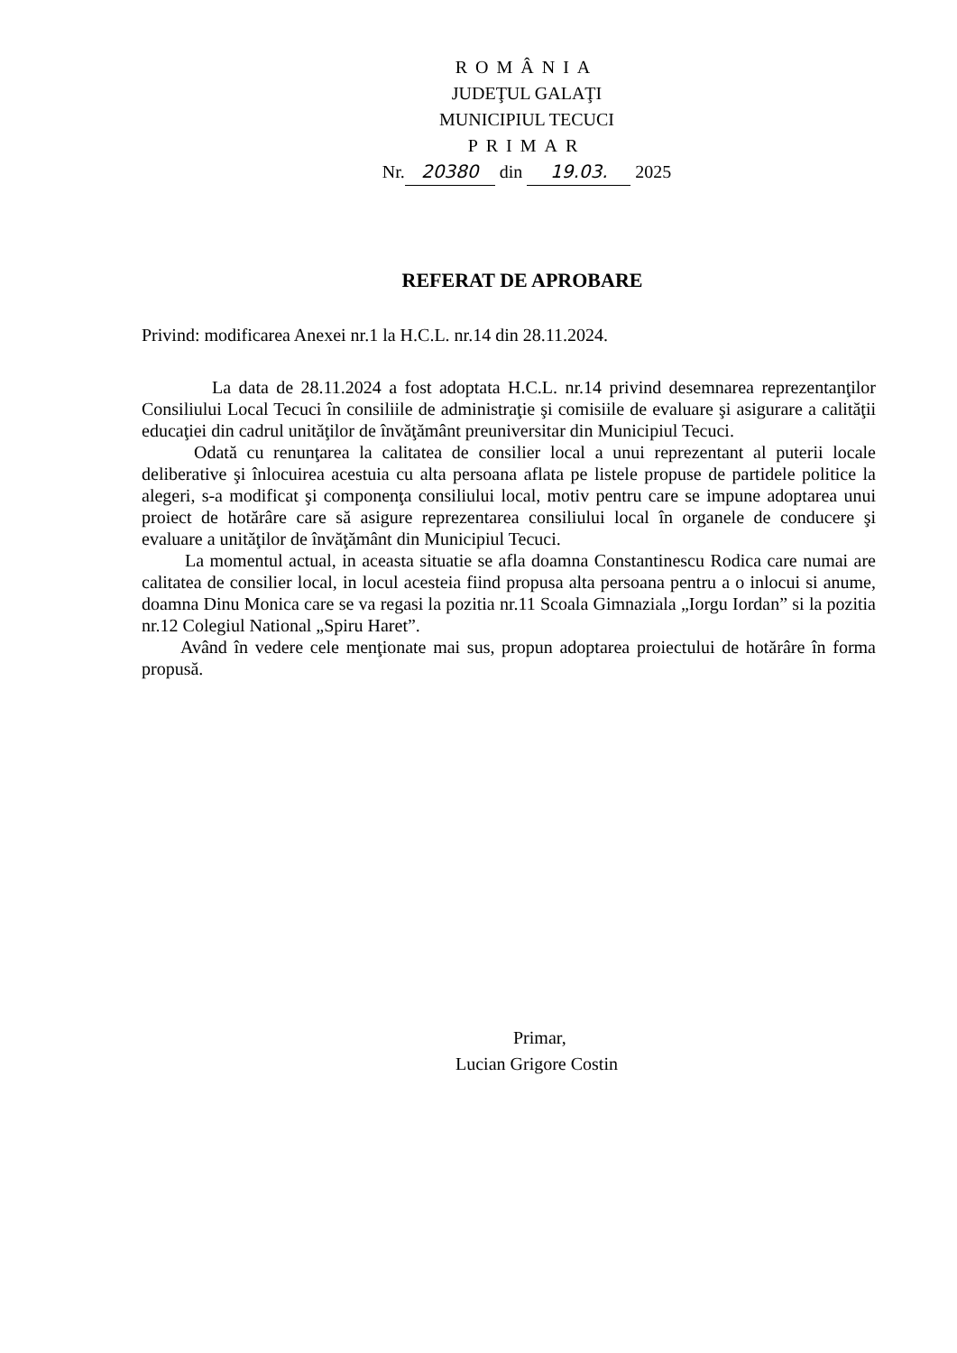ROMÂNIA
JUDEŢUL GALAŢI
MUNICIPIUL TECUCI
PRIMAR
Nr. 20380 din 19.03. 2025
REFERAT DE APROBARE
Privind: modificarea Anexei nr.1 la H.C.L. nr.14 din 28.11.2024.
La data de 28.11.2024 a fost adoptata H.C.L. nr.14 privind desemnarea reprezentanţilor Consiliului Local Tecuci în consiliile de administraţie şi comisiile de evaluare şi asigurare a calităţii educaţiei din cadrul unităţilor de învăţământ preuniversitar din Municipiul Tecuci.
Odată cu renunţarea la calitatea de consilier local a unui reprezentant al puterii locale deliberative şi înlocuirea acestuia cu alta persoana aflata pe listele propuse de partidele politice la alegeri, s-a modificat şi componenţa consiliului local, motiv pentru care se impune adoptarea unui proiect de hotărâre care să asigure reprezentarea consiliului local în organele de conducere şi evaluare a unităţilor de învăţământ din Municipiul Tecuci.
La momentul actual, in aceasta situatie se afla doamna Constantinescu Rodica care numai are calitatea de consilier local, in locul acesteia fiind propusa alta persoana pentru a o inlocui si anume, doamna Dinu Monica care se va regasi la pozitia nr.11 Scoala Gimnaziala „Iorgu Iordan” si la pozitia nr.12 Colegiul National „Spiru Haret”.
Având în vedere cele menţionate mai sus, propun adoptarea proiectului de hotărâre în forma propusă.
Primar,
Lucian Grigore Costin